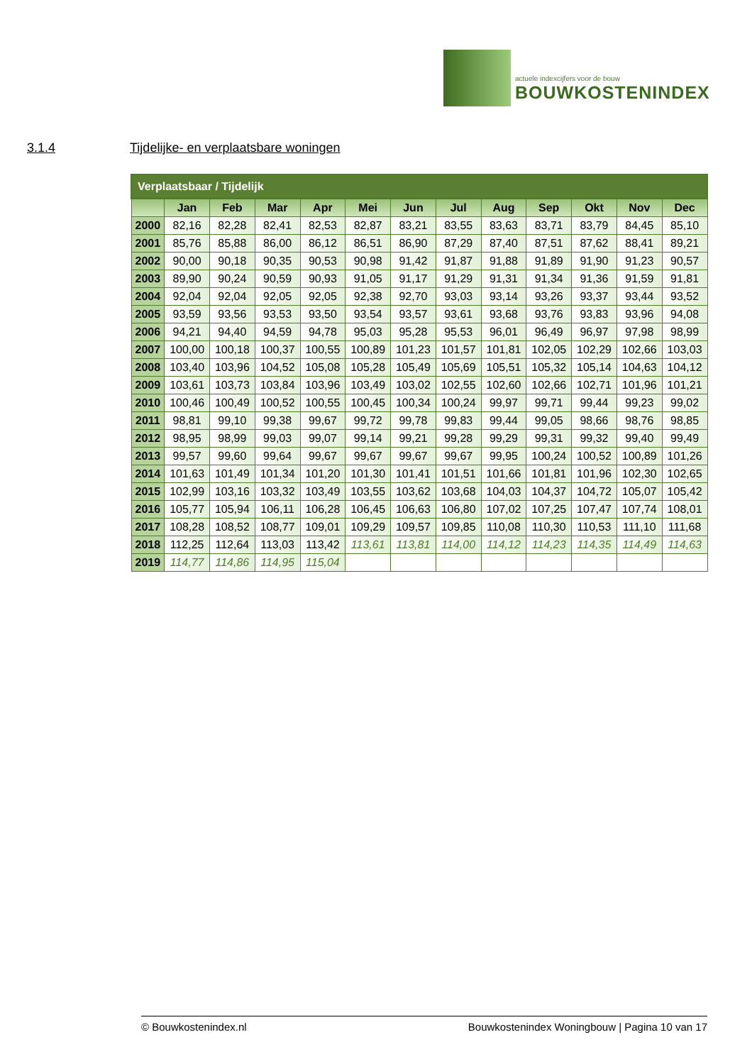actuele indexcijfers voor de bouw BOUWKOSTENINDEX
3.1.4 Tijdelijke- en verplaatsbare woningen
| Verplaatsbaar / Tijdelijk | | | | | | | | | | | | |
| | Jan | Feb | Mar | Apr | Mei | Jun | Jul | Aug | Sep | Okt | Nov | Dec |
| 2000 | 82,16 | 82,28 | 82,41 | 82,53 | 82,87 | 83,21 | 83,55 | 83,63 | 83,71 | 83,79 | 84,45 | 85,10 |
| 2001 | 85,76 | 85,88 | 86,00 | 86,12 | 86,51 | 86,90 | 87,29 | 87,40 | 87,51 | 87,62 | 88,41 | 89,21 |
| 2002 | 90,00 | 90,18 | 90,35 | 90,53 | 90,98 | 91,42 | 91,87 | 91,88 | 91,89 | 91,90 | 91,23 | 90,57 |
| 2003 | 89,90 | 90,24 | 90,59 | 90,93 | 91,05 | 91,17 | 91,29 | 91,31 | 91,34 | 91,36 | 91,59 | 91,81 |
| 2004 | 92,04 | 92,04 | 92,05 | 92,05 | 92,38 | 92,70 | 93,03 | 93,14 | 93,26 | 93,37 | 93,44 | 93,52 |
| 2005 | 93,59 | 93,56 | 93,53 | 93,50 | 93,54 | 93,57 | 93,61 | 93,68 | 93,76 | 93,83 | 93,96 | 94,08 |
| 2006 | 94,21 | 94,40 | 94,59 | 94,78 | 95,03 | 95,28 | 95,53 | 96,01 | 96,49 | 96,97 | 97,98 | 98,99 |
| 2007 | 100,00 | 100,18 | 100,37 | 100,55 | 100,89 | 101,23 | 101,57 | 101,81 | 102,05 | 102,29 | 102,66 | 103,03 |
| 2008 | 103,40 | 103,96 | 104,52 | 105,08 | 105,28 | 105,49 | 105,69 | 105,51 | 105,32 | 105,14 | 104,63 | 104,12 |
| 2009 | 103,61 | 103,73 | 103,84 | 103,96 | 103,49 | 103,02 | 102,55 | 102,60 | 102,66 | 102,71 | 101,96 | 101,21 |
| 2010 | 100,46 | 100,49 | 100,52 | 100,55 | 100,45 | 100,34 | 100,24 | 99,97 | 99,71 | 99,44 | 99,23 | 99,02 |
| 2011 | 98,81 | 99,10 | 99,38 | 99,67 | 99,72 | 99,78 | 99,83 | 99,44 | 99,05 | 98,66 | 98,76 | 98,85 |
| 2012 | 98,95 | 98,99 | 99,03 | 99,07 | 99,14 | 99,21 | 99,28 | 99,29 | 99,31 | 99,32 | 99,40 | 99,49 |
| 2013 | 99,57 | 99,60 | 99,64 | 99,67 | 99,67 | 99,67 | 99,67 | 99,95 | 100,24 | 100,52 | 100,89 | 101,26 |
| 2014 | 101,63 | 101,49 | 101,34 | 101,20 | 101,30 | 101,41 | 101,51 | 101,66 | 101,81 | 101,96 | 102,30 | 102,65 |
| 2015 | 102,99 | 103,16 | 103,32 | 103,49 | 103,55 | 103,62 | 103,68 | 104,03 | 104,37 | 104,72 | 105,07 | 105,42 |
| 2016 | 105,77 | 105,94 | 106,11 | 106,28 | 106,45 | 106,63 | 106,80 | 107,02 | 107,25 | 107,47 | 107,74 | 108,01 |
| 2017 | 108,28 | 108,52 | 108,77 | 109,01 | 109,29 | 109,57 | 109,85 | 110,08 | 110,30 | 110,53 | 111,10 | 111,68 |
| 2018 | 112,25 | 112,64 | 113,03 | 113,42 | 113,61 | 113,81 | 114,00 | 114,12 | 114,23 | 114,35 | 114,49 | 114,63 |
| 2019 | 114,77 | 114,86 | 114,95 | 115,04 | | | | | | | | |
© Bouwkostenindex.nl Bouwkostenindex Woningbouw | Pagina 10 van 17